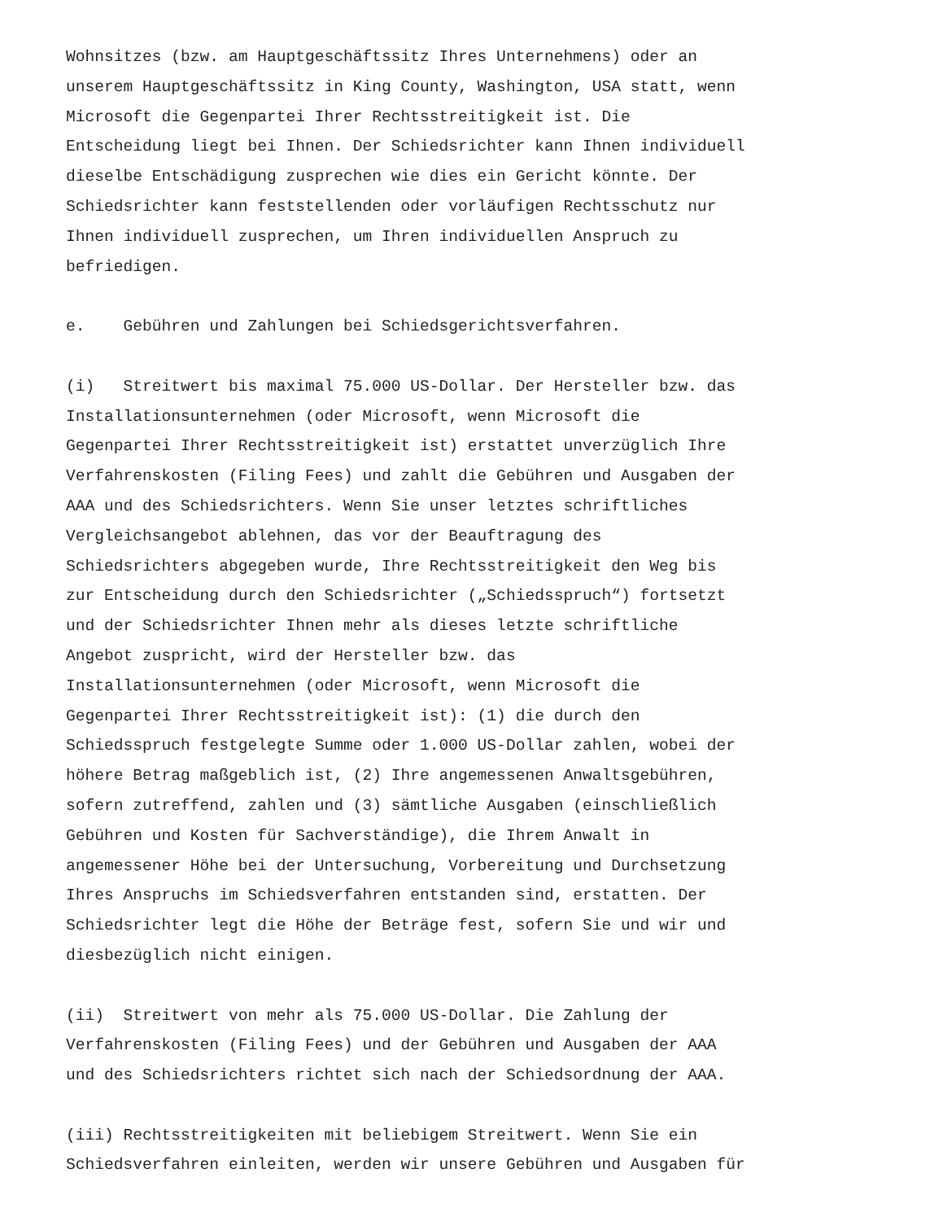Wohnsitzes (bzw. am Hauptgeschäftssitz Ihres Unternehmens) oder an unserem Hauptgeschäftssitz in King County, Washington, USA statt, wenn Microsoft die Gegenpartei Ihrer Rechtsstreitigkeit ist. Die Entscheidung liegt bei Ihnen. Der Schiedsrichter kann Ihnen individuell dieselbe Entschädigung zusprechen wie dies ein Gericht könnte. Der Schiedsrichter kann feststellenden oder vorläufigen Rechtsschutz nur Ihnen individuell zusprechen, um Ihren individuellen Anspruch zu befriedigen.
e. Gebühren und Zahlungen bei Schiedsgerichtsverfahren.
(i) Streitwert bis maximal 75.000 US-Dollar. Der Hersteller bzw. das Installationsunternehmen (oder Microsoft, wenn Microsoft die Gegenpartei Ihrer Rechtsstreitigkeit ist) erstattet unverzüglich Ihre Verfahrenskosten (Filing Fees) und zahlt die Gebühren und Ausgaben der AAA und des Schiedsrichters. Wenn Sie unser letztes schriftliches Vergleichsangebot ablehnen, das vor der Beauftragung des Schiedsrichters abgegeben wurde, Ihre Rechtsstreitigkeit den Weg bis zur Entscheidung durch den Schiedsrichter („Schiedsspruch“) fortsetzt und der Schiedsrichter Ihnen mehr als dieses letzte schriftliche Angebot zuspricht, wird der Hersteller bzw. das Installationsunternehmen (oder Microsoft, wenn Microsoft die Gegenpartei Ihrer Rechtsstreitigkeit ist): (1) die durch den Schiedsspruch festgelegte Summe oder 1.000 US-Dollar zahlen, wobei der höhere Betrag maßgeblich ist, (2) Ihre angemessenen Anwaltsgebühren, sofern zutreffend, zahlen und (3) sämtliche Ausgaben (einschließlich Gebühren und Kosten für Sachverständige), die Ihrem Anwalt in angemessener Höhe bei der Untersuchung, Vorbereitung und Durchsetzung Ihres Anspruchs im Schiedsverfahren entstanden sind, erstatten. Der Schiedsrichter legt die Höhe der Beträge fest, sofern Sie und wir und diesbezüglich nicht einigen.
(ii) Streitwert von mehr als 75.000 US-Dollar. Die Zahlung der Verfahrenskosten (Filing Fees) und der Gebühren und Ausgaben der AAA und des Schiedsrichters richtet sich nach der Schiedsordnung der AAA.
(iii) Rechtsstreitigkeiten mit beliebigem Streitwert. Wenn Sie ein Schiedsverfahren einleiten, werden wir unsere Gebühren und Ausgaben für